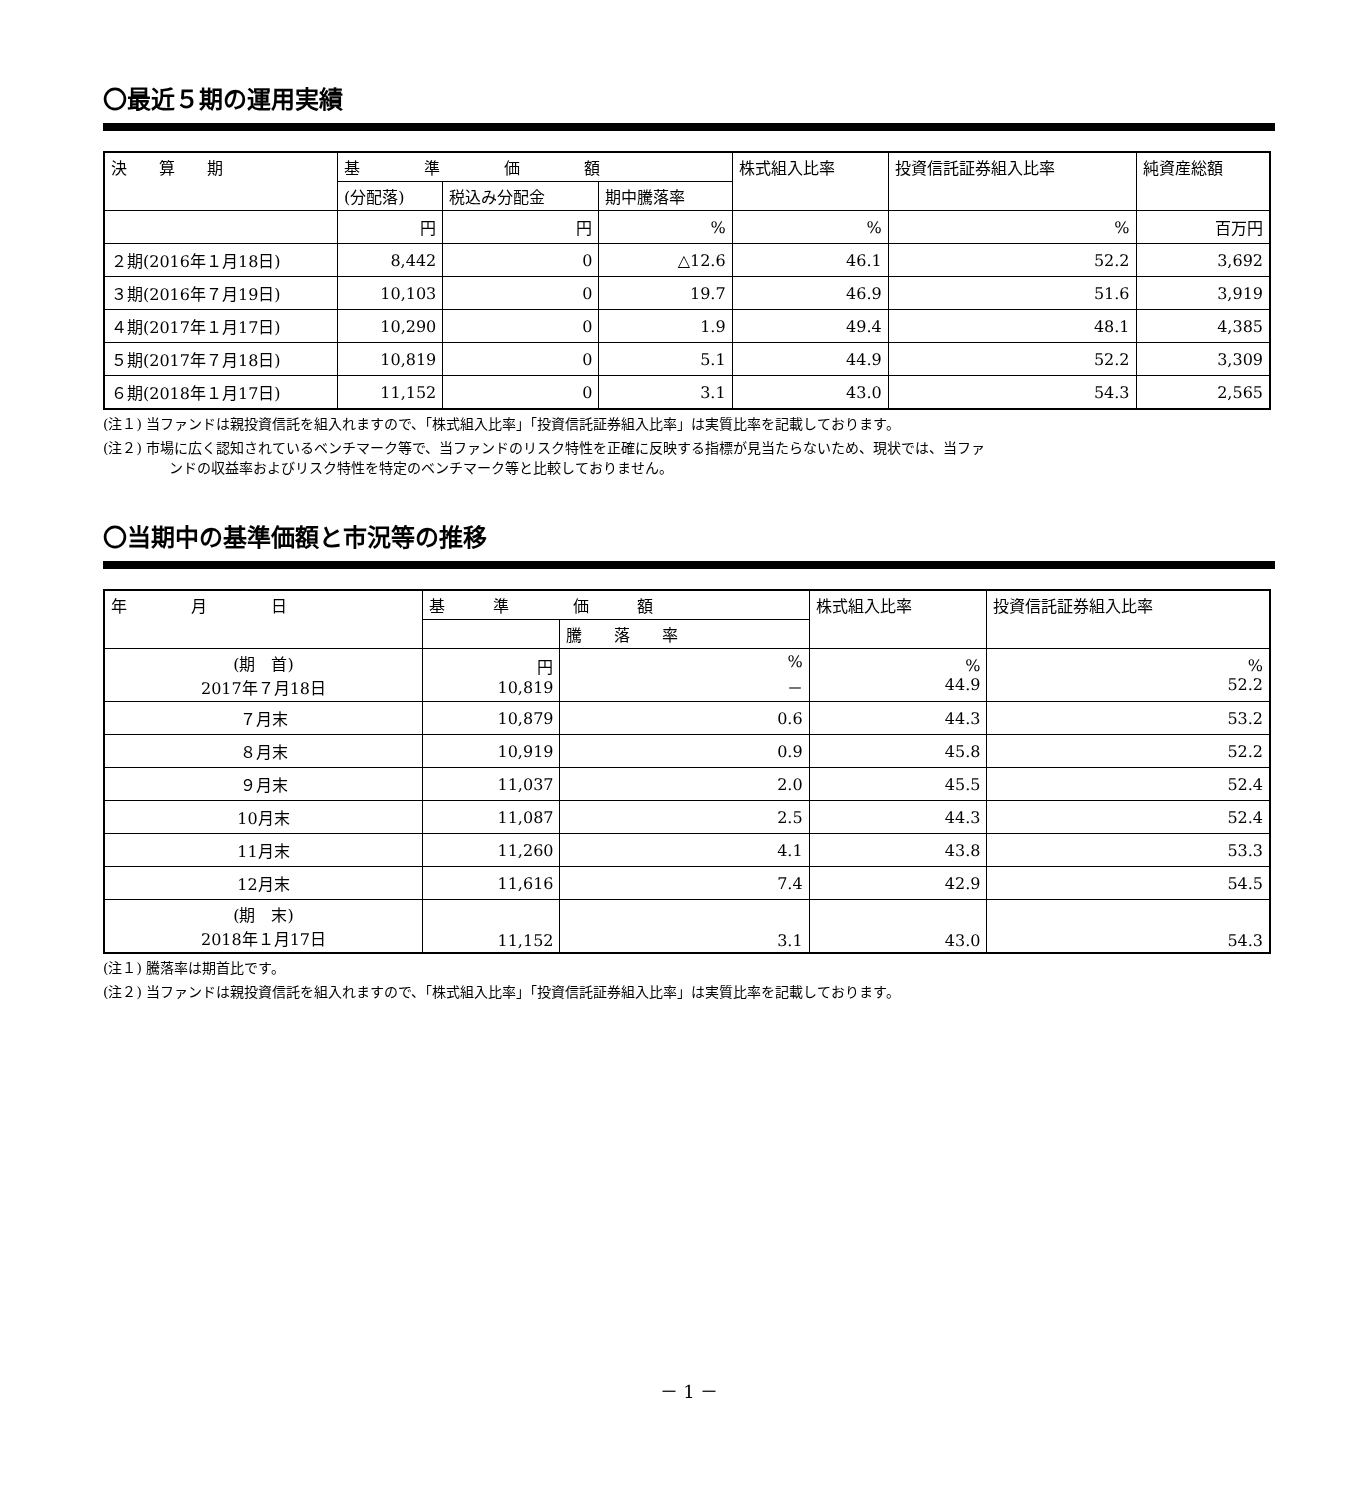〇最近５期の運用実績
| 決 算 期 | 基 準 価 額 | | | 株式組入比率 | 投資信託証券組入比率 | 純資産総額 |
| --- | --- | --- | --- | --- | --- | --- |
| | (分配落) | 税込み分配金 | 期中騰落率 | | | |
| | 円 | 円 | % | % | % | 百万円 |
| ２期(2016年１月18日) | 8,442 | 0 | △12.6 | 46.1 | 52.2 | 3,692 |
| ３期(2016年７月19日) | 10,103 | 0 | 19.7 | 46.9 | 51.6 | 3,919 |
| ４期(2017年１月17日) | 10,290 | 0 | 1.9 | 49.4 | 48.1 | 4,385 |
| ５期(2017年７月18日) | 10,819 | 0 | 5.1 | 44.9 | 52.2 | 3,309 |
| ６期(2018年１月17日) | 11,152 | 0 | 3.1 | 43.0 | 54.3 | 2,565 |
(注１) 当ファンドは親投資信託を組入れますので、「株式組入比率」「投資信託証券組入比率」は実質比率を記載しております。
(注２) 市場に広く認知されているベンチマーク等で、当ファンドのリスク特性を正確に反映する指標が見当たらないため、現状では、当ファ
ンドの収益率およびリスク特性を特定のベンチマーク等と比較しておりません。
〇当期中の基準価額と市況等の推移
| 年 月 日 | 基 準 価 額 | | 株式組入比率 | 投資信託証券組入比率 |
| --- | --- | --- | --- | --- |
| | | 騰 落 率 | | |
| (期 首) 2017年７月18日 | 円 10,819 | % － | % 44.9 | % 52.2 |
| ７月末 | 10,879 | 0.6 | 44.3 | 53.2 |
| ８月末 | 10,919 | 0.9 | 45.8 | 52.2 |
| ９月末 | 11,037 | 2.0 | 45.5 | 52.4 |
| 10月末 | 11,087 | 2.5 | 44.3 | 52.4 |
| 11月末 | 11,260 | 4.1 | 43.8 | 53.3 |
| 12月末 | 11,616 | 7.4 | 42.9 | 54.5 |
| (期 末) 2018年１月17日 | 11,152 | 3.1 | 43.0 | 54.3 |
(注１) 騰落率は期首比です。
(注２) 当ファンドは親投資信託を組入れますので、「株式組入比率」「投資信託証券組入比率」は実質比率を記載しております。
－ 1 －